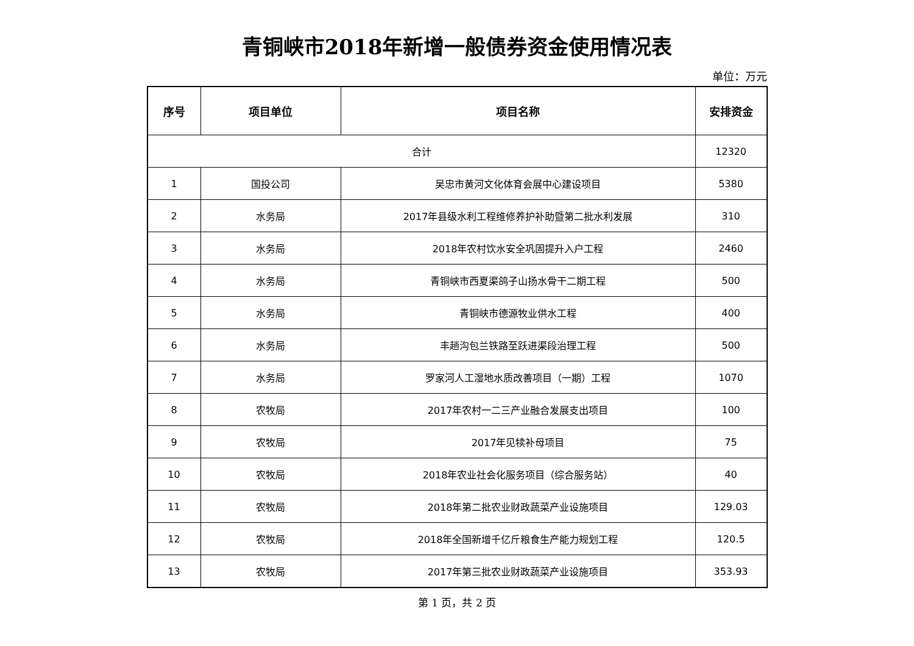青铜峡市2018年新增一般债券资金使用情况表
单位：万元
| 序号 | 项目单位 | 项目名称 | 安排资金 |
| --- | --- | --- | --- |
| 合计 | | | 12320 |
| 1 | 国投公司 | 吴忠市黄河文化体育会展中心建设项目 | 5380 |
| 2 | 水务局 | 2017年县级水利工程维修养护补助暨第二批水利发展 | 310 |
| 3 | 水务局 | 2018年农村饮水安全巩固提升入户工程 | 2460 |
| 4 | 水务局 | 青铜峡市西夏渠鸽子山扬水骨干二期工程 | 500 |
| 5 | 水务局 | 青铜峡市德源牧业供水工程 | 400 |
| 6 | 水务局 | 丰趟沟包兰铁路至跃进渠段治理工程 | 500 |
| 7 | 水务局 | 罗家河人工湿地水质改善项目（一期）工程 | 1070 |
| 8 | 农牧局 | 2017年农村一二三产业融合发展支出项目 | 100 |
| 9 | 农牧局 | 2017年见犊补母项目 | 75 |
| 10 | 农牧局 | 2018年农业社会化服务项目（综合服务站） | 40 |
| 11 | 农牧局 | 2018年第二批农业财政蔬菜产业设施项目 | 129.03 |
| 12 | 农牧局 | 2018年全国新增千亿斤粮食生产能力规划工程 | 120.5 |
| 13 | 农牧局 | 2017年第三批农业财政蔬菜产业设施项目 | 353.93 |
第 1 页，共 2 页